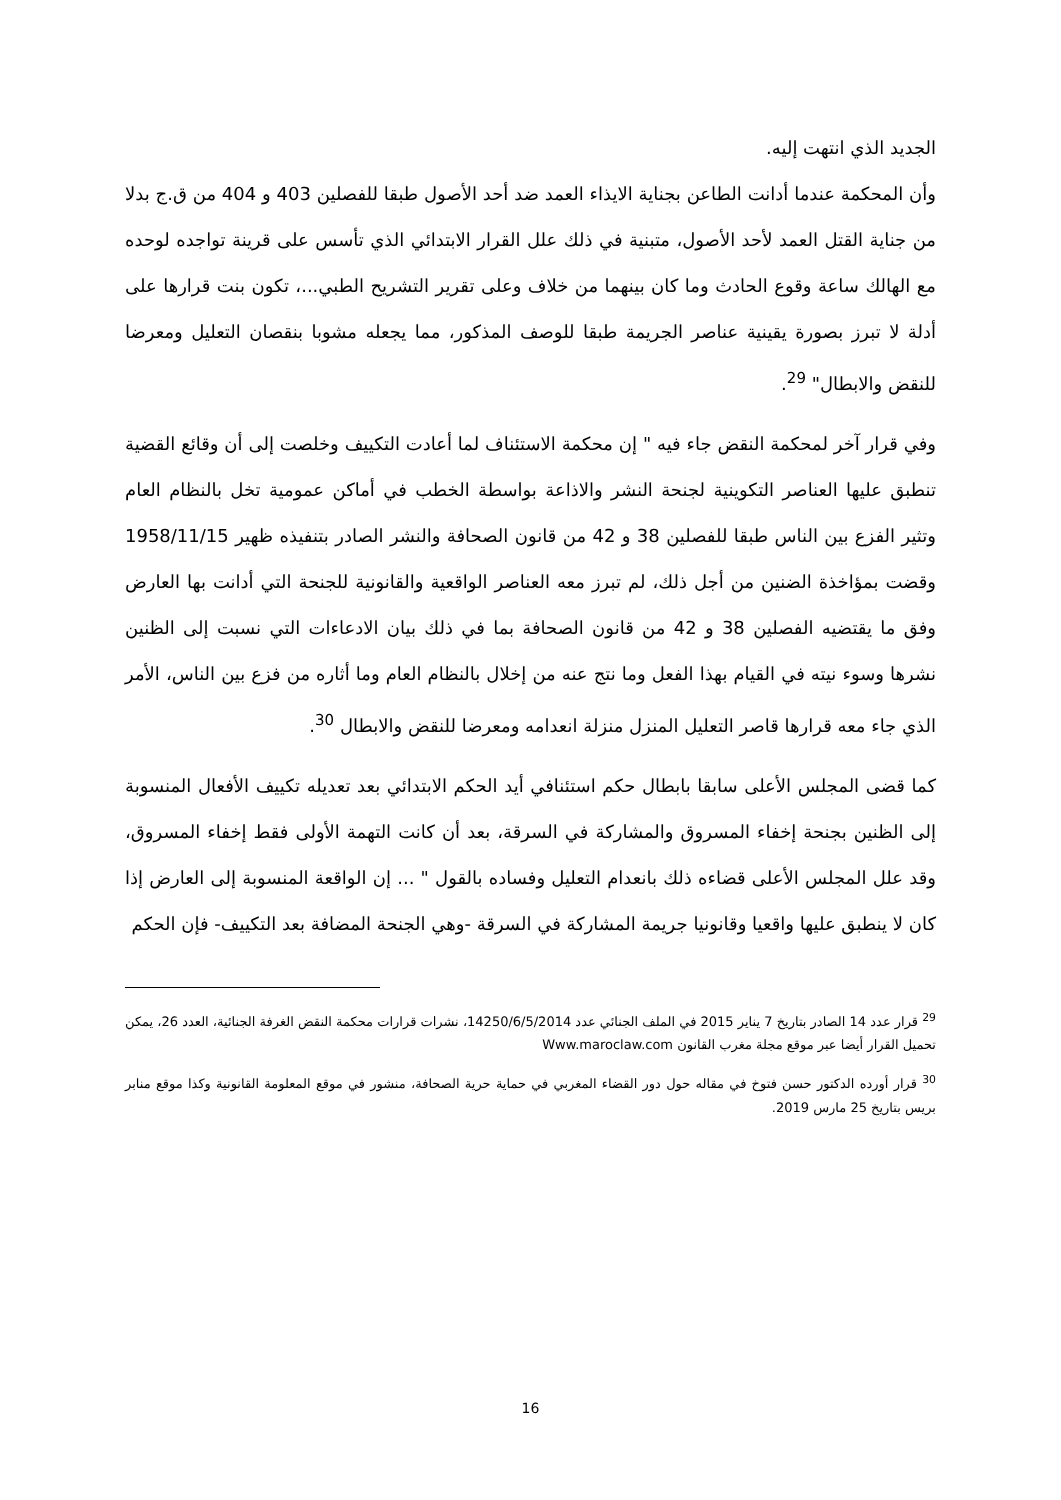الجديد الذي انتهت إليه.
وأن المحكمة عندما أدانت الطاعن بجناية الايذاء العمد ضد أحد الأصول طبقا للفصلين 403 و 404 من ق.ج بدلا من جناية القتل العمد لأحد الأصول، متبنية في ذلك علل القرار الابتدائي الذي تأسس على قرينة تواجده لوحده مع الهالك ساعة وقوع الحادث وما كان بينهما من خلاف وعلى تقرير التشريح الطبي...، تكون بنت قرارها على أدلة لا تبرز بصورة يقينية عناصر الجريمة طبقا للوصف المذكور، مما يجعله مشوبا بنقصان التعليل ومعرضا للنقض والابطال" <sup>29</sup>.
وفي قرار آخر لمحكمة النقض جاء فيه " إن محكمة الاستئناف لما أعادت التكييف وخلصت إلى أن وقائع القضية تنطبق عليها العناصر التكوينية لجنحة النشر والاذاعة بواسطة الخطب في أماكن عمومية تخل بالنظام العام وتثير الفزع بين الناس طبقا للفصلين 38 و 42 من قانون الصحافة والنشر الصادر بتنفيذه ظهير 1958/11/15 وقضت بمؤاخذة الضنين من أجل ذلك، لم تبرز معه العناصر الواقعية والقانونية للجنحة التي أدانت بها العارض وفق ما يقتضيه الفصلين 38 و 42 من قانون الصحافة بما في ذلك بيان الادعاءات التي نسبت إلى الظنين نشرها وسوء نيته في القيام بهذا الفعل وما نتج عنه من إخلال بالنظام العام وما أثاره من فزع بين الناس، الأمر الذي جاء معه قرارها قاصر التعليل المنزل منزلة انعدامه ومعرضا للنقض والابطال <sup>30</sup>.
كما قضى المجلس الأعلى سابقا بابطال حكم استئنافي أيد الحكم الابتدائي بعد تعديله تكييف الأفعال المنسوبة إلى الظنين بجنحة إخفاء المسروق والمشاركة في السرقة، بعد أن كانت التهمة الأولى فقط إخفاء المسروق، وقد علل المجلس الأعلى قضاءه ذلك بانعدام التعليل وفساده بالقول " ... إن الواقعة المنسوبة إلى العارض إذا كان لا ينطبق عليها واقعيا وقانونيا جريمة المشاركة في السرقة -وهي الجنحة المضافة بعد التكييف- فإن الحكم
<sup>29</sup> قرار عدد 14 الصادر بتاريخ 7 يناير 2015 في الملف الجنائي عدد 14250/6/5/2014، نشرات قرارات محكمة النقض الغرفة الجنائية، العدد 26، يمكن تحميل القرار أيضا عبر موقع مجلة مغرب القانون Www.maroclaw.com
<sup>30</sup> قرار أورده الدكتور حسن فتوخ في مقاله حول دور القضاء المغربي في حماية حرية الصحافة، منشور في موقع المعلومة القانونية وكذا موقع منابر بريس بتاريخ 25 مارس 2019.
16